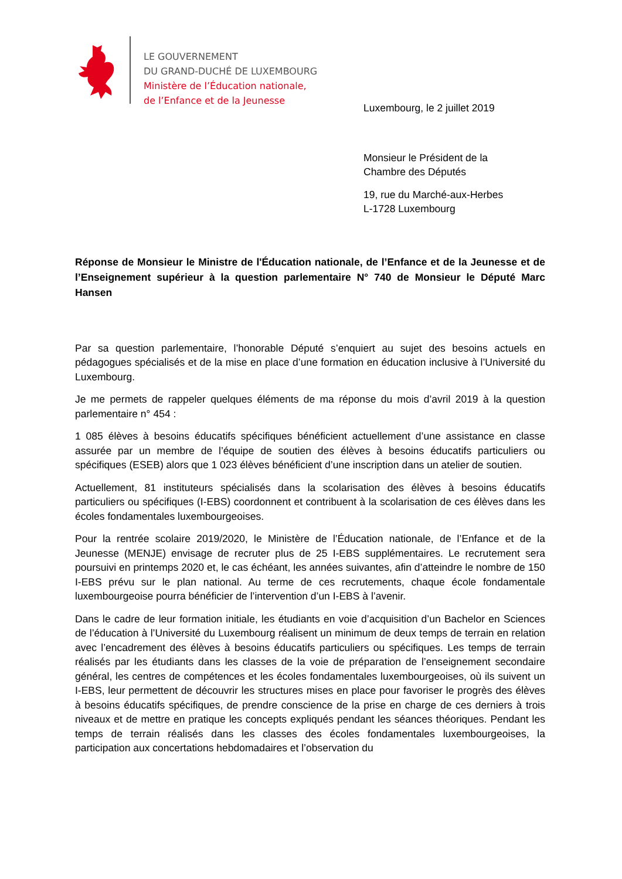LE GOUVERNEMENT
DU GRAND-DUCHÉ DE LUXEMBOURG
Ministère de l’Éducation nationale,
de l’Enfance et de la Jeunesse
Luxembourg, le 2 juillet 2019
Monsieur le Président de la
Chambre des Députés
19, rue du Marché-aux-Herbes
L-1728 Luxembourg
Réponse de Monsieur le Ministre de l'Éducation nationale, de l’Enfance et de la Jeunesse et de l’Enseignement supérieur à la question parlementaire N° 740 de Monsieur le Député Marc Hansen
Par sa question parlementaire, l’honorable Député s’enquiert au sujet des besoins actuels en pédagogues spécialisés et de la mise en place d’une formation en éducation inclusive à l’Université du Luxembourg.
Je me permets de rappeler quelques éléments de ma réponse du mois d’avril 2019 à la question parlementaire n° 454 :
1 085 élèves à besoins éducatifs spécifiques bénéficient actuellement d’une assistance en classe assurée par un membre de l’équipe de soutien des élèves à besoins éducatifs particuliers ou spécifiques (ESEB) alors que 1 023 élèves bénéficient d’une inscription dans un atelier de soutien.
Actuellement, 81 instituteurs spécialisés dans la scolarisation des élèves à besoins éducatifs particuliers ou spécifiques (I-EBS) coordonnent et contribuent à la scolarisation de ces élèves dans les écoles fondamentales luxembourgeoises.
Pour la rentrée scolaire 2019/2020, le Ministère de l’Éducation nationale, de l’Enfance et de la Jeunesse (MENJE) envisage de recruter plus de 25 I-EBS supplémentaires. Le recrutement sera poursuivi en printemps 2020 et, le cas échéant, les années suivantes, afin d’atteindre le nombre de 150 I-EBS prévu sur le plan national. Au terme de ces recrutements, chaque école fondamentale luxembourgeoise pourra bénéficier de l’intervention d’un I-EBS à l’avenir.
Dans le cadre de leur formation initiale, les étudiants en voie d’acquisition d’un Bachelor en Sciences de l’éducation à l’Université du Luxembourg réalisent un minimum de deux temps de terrain en relation avec l’encadrement des élèves à besoins éducatifs particuliers ou spécifiques. Les temps de terrain réalisés par les étudiants dans les classes de la voie de préparation de l’enseignement secondaire général, les centres de compétences et les écoles fondamentales luxembourgeoises, où ils suivent un I-EBS, leur permettent de découvrir les structures mises en place pour favoriser le progrès des élèves à besoins éducatifs spécifiques, de prendre conscience de la prise en charge de ces derniers à trois niveaux et de mettre en pratique les concepts expliqués pendant les séances théoriques. Pendant les temps de terrain réalisés dans les classes des écoles fondamentales luxembourgeoises, la participation aux concertations hebdomadaires et l’observation du